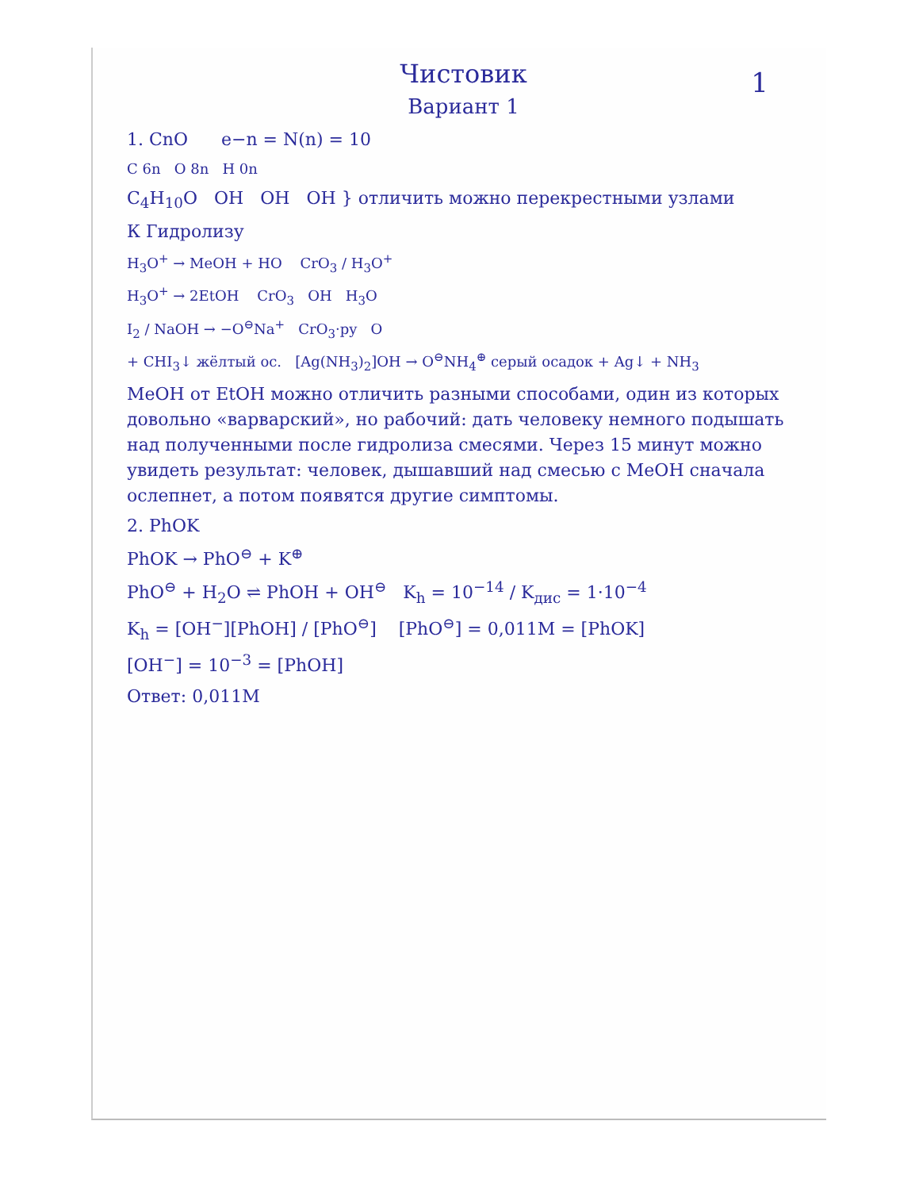1
Чистовик
Вариант 1
1. CnO e−n = N(n) = 10
C 6n O 8n H 0n
C<sub>4</sub>H<sub>10</sub>O OH OH OH } отличить можно перекрестными узлами
К Гидролизу
H<sub>3</sub>O<sup>+</sup> → MeOH + HO CrO<sub>3</sub> / H<sub>3</sub>O<sup>+</sup>
H<sub>3</sub>O<sup>+</sup> → 2EtOH CrO<sub>3</sub> OH H<sub>3</sub>O
I<sub>2</sub> / NaOH → −O<sup>⊖</sup>Na<sup>+</sup> CrO<sub>3</sub>·py O
+ CHI<sub>3</sub>↓ жёлтый ос. [Ag(NH<sub>3</sub>)<sub>2</sub>]OH → O<sup>⊖</sup>NH<sub>4</sub><sup>⊕</sup> серый осадок + Ag↓ + NH<sub>3</sub>
MeOH от EtOH можно отличить разными способами, один из которых довольно «варварский», но рабочий: дать человеку немного подышать над полученными после гидролиза смесями. Через 15 минут можно увидеть результат: человек, дышавший над смесью с MeOH сначала ослепнет, а потом появятся другие симптомы.
2. PhOK
PhOK → PhO<sup>⊖</sup> + K<sup>⊕</sup>
PhO<sup>⊖</sup> + H<sub>2</sub>O ⇌ PhOH + OH<sup>⊖</sup> K<sub>h</sub> = 10<sup>−14</sup> / K<sub>дис</sub> = 1·10<sup>−4</sup>
K<sub>h</sub> = [OH<sup>−</sup>][PhOH] / [PhO<sup>⊖</sup>] [PhO<sup>⊖</sup>] = 0,011M = [PhOK]
[OH<sup>−</sup>] = 10<sup>−3</sup> = [PhOH]
Ответ: 0,011M